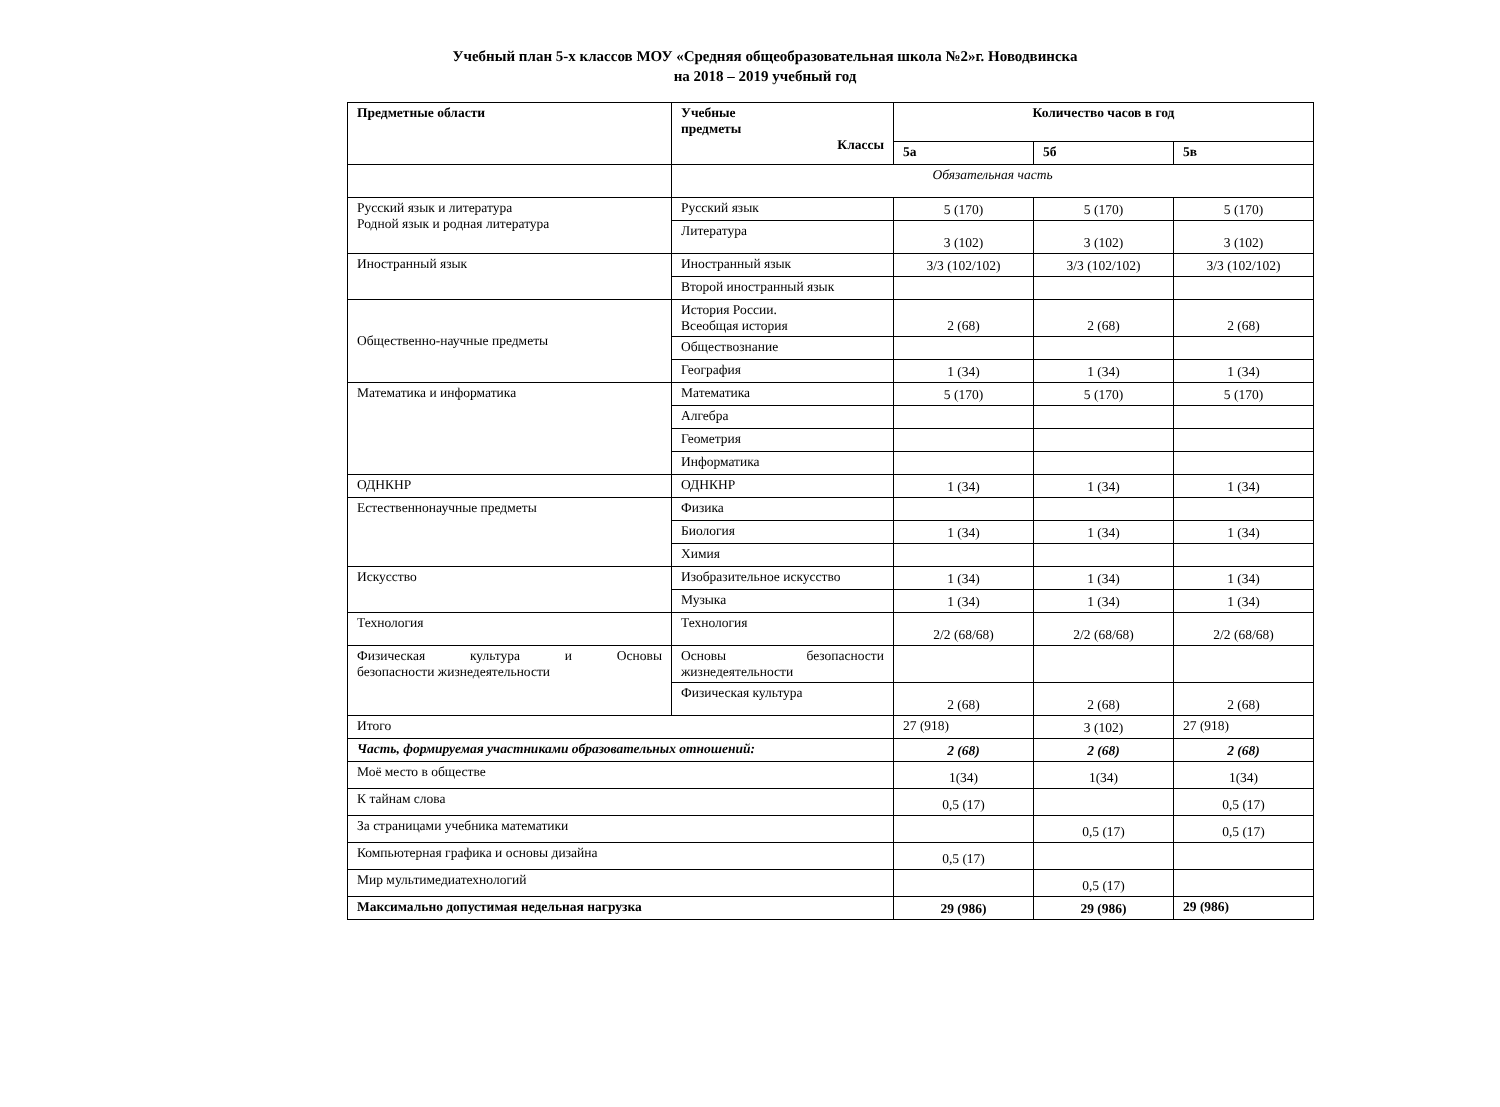Учебный план 5-х классов МОУ «Средняя общеобразовательная школа №2»г. Новодвинска
на 2018 – 2019 учебный год
| Предметные области | Учебные предметы Классы | Количество часов в год | | |
| --- | --- | --- | --- | --- |
| | | 5а | 5б | 5в |
| | Обязательная часть | | | |
| Русский язык и литература Родной язык и родная литература | Русский язык | 5 (170) | 5 (170) | 5 (170) |
| | Литература | 3 (102) | 3 (102) | 3 (102) |
| Иностранный язык | Иностранный язык | 3/3 (102/102) | 3/3 (102/102) | 3/3 (102/102) |
| | Второй иностранный язык | | | |
| Общественно-научные предметы | История России. Всеобщая история | 2 (68) | 2 (68) | 2 (68) |
| | Обществознание | | | |
| | География | 1 (34) | 1 (34) | 1 (34) |
| Математика и информатика | Математика | 5 (170) | 5 (170) | 5 (170) |
| | Алгебра | | | |
| | Геометрия | | | |
| | Информатика | | | |
| ОДНКНР | ОДНКНР | 1 (34) | 1 (34) | 1 (34) |
| Естественнонаучные предметы | Физика | | | |
| | Биология | 1 (34) | 1 (34) | 1 (34) |
| | Химия | | | |
| Искусство | Изобразительное искусство | 1 (34) | 1 (34) | 1 (34) |
| | Музыка | 1 (34) | 1 (34) | 1 (34) |
| Технология | Технология | 2/2 (68/68) | 2/2 (68/68) | 2/2 (68/68) |
| Физическая культура и Основы безопасности жизнедеятельности | Основы безопасности жизнедеятельности | | | |
| | Физическая культура | 2 (68) | 2 (68) | 2 (68) |
| Итого | | 27 (918) | 3 (102) | 27 (918) |
| Часть, формируемая участниками образовательных отношений: | | 2 (68) | 2 (68) | 2 (68) |
| Моё место в обществе | | 1(34) | 1(34) | 1(34) |
| К тайнам слова | | 0,5 (17) | | 0,5 (17) |
| За страницами учебника математики | | | 0,5 (17) | 0,5 (17) |
| Компьютерная графика и основы дизайна | | 0,5 (17) | | |
| Мир мультимедиатехнологий | | | 0,5 (17) | |
| Максимально допустимая недельная нагрузка | | 29 (986) | 29 (986) | 29 (986) |